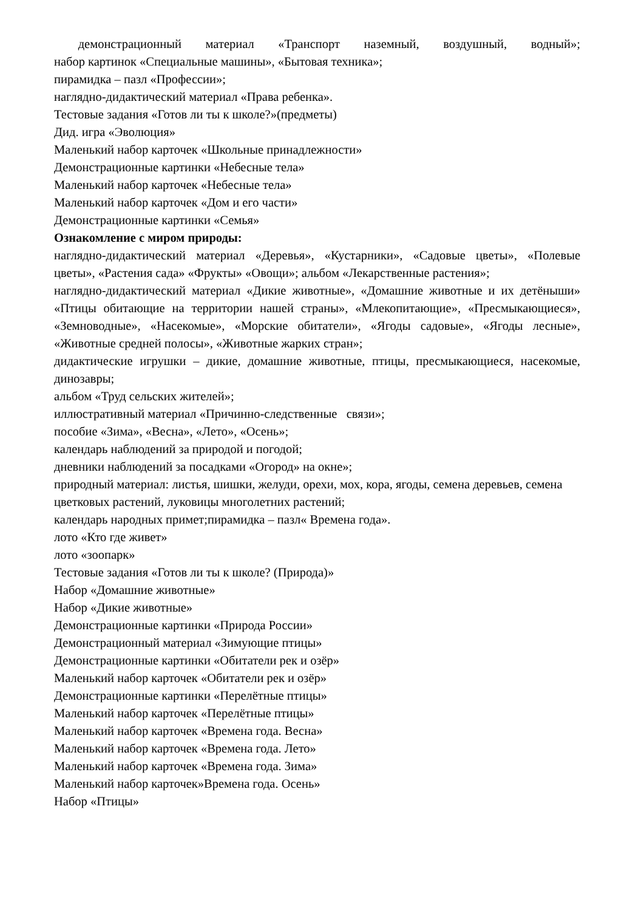демонстрационный материал «Транспорт наземный, воздушный, водный»;
набор картинок «Специальные машины», «Бытовая техника»;
пирамидка – пазл «Профессии»;
наглядно-дидактический материал «Права ребенка».
Тестовые задания «Готов ли ты к школе?»(предметы)
Дид. игра «Эволюция»
Маленький набор карточек «Школьные принадлежности»
Демонстрационные картинки «Небесные тела»
Маленький набор карточек «Небесные тела»
Маленький набор карточек «Дом и его части»
Демонстрационные картинки «Семья»
Ознакомление с миром природы:
наглядно-дидактический материал «Деревья», «Кустарники», «Садовые цветы», «Полевые цветы», «Растения сада» «Фрукты» «Овощи»; альбом «Лекарственные растения»;
наглядно-дидактический материал «Дикие животные», «Домашние животные и их детёныши» «Птицы обитающие на территории нашей страны», «Млекопитающие», «Пресмыкающиеся», «Земноводные», «Насекомые», «Морские обитатели», «Ягоды садовые», «Ягоды лесные», «Животные средней полосы», «Животные жарких стран»;
дидактические игрушки – дикие, домашние животные, птицы, пресмыкающиеся, насекомые, динозавры;
альбом «Труд сельских жителей»;
иллюстративный материал «Причинно-следственные связи»;
пособие «Зима», «Весна», «Лето», «Осень»;
календарь наблюдений за природой и погодой;
дневники наблюдений за посадками «Огород» на окне»;
природный материал: листья, шишки, желуди, орехи, мох, кора, ягоды, семена деревьев, семена цветковых растений, луковицы многолетних растений;
календарь народных примет;пирамидка – пазл« Времена года».
лото «Кто где живет»
лото «зоопарк»
Тестовые задания «Готов ли ты к школе? (Природа)»
Набор «Домашние животные»
Набор «Дикие животные»
Демонстрационные картинки «Природа России»
Демонстрационный материал «Зимующие птицы»
Демонстрационные картинки «Обитатели рек и озёр»
Маленький набор карточек «Обитатели рек и озёр»
Демонстрационные картинки «Перелётные птицы»
Маленький набор карточек «Перелётные птицы»
Маленький набор карточек «Времена года. Весна»
Маленький набор карточек «Времена года. Лето»
Маленький набор карточек «Времена года. Зима»
Маленький набор карточек»Времена года. Осень»
Набор «Птицы»